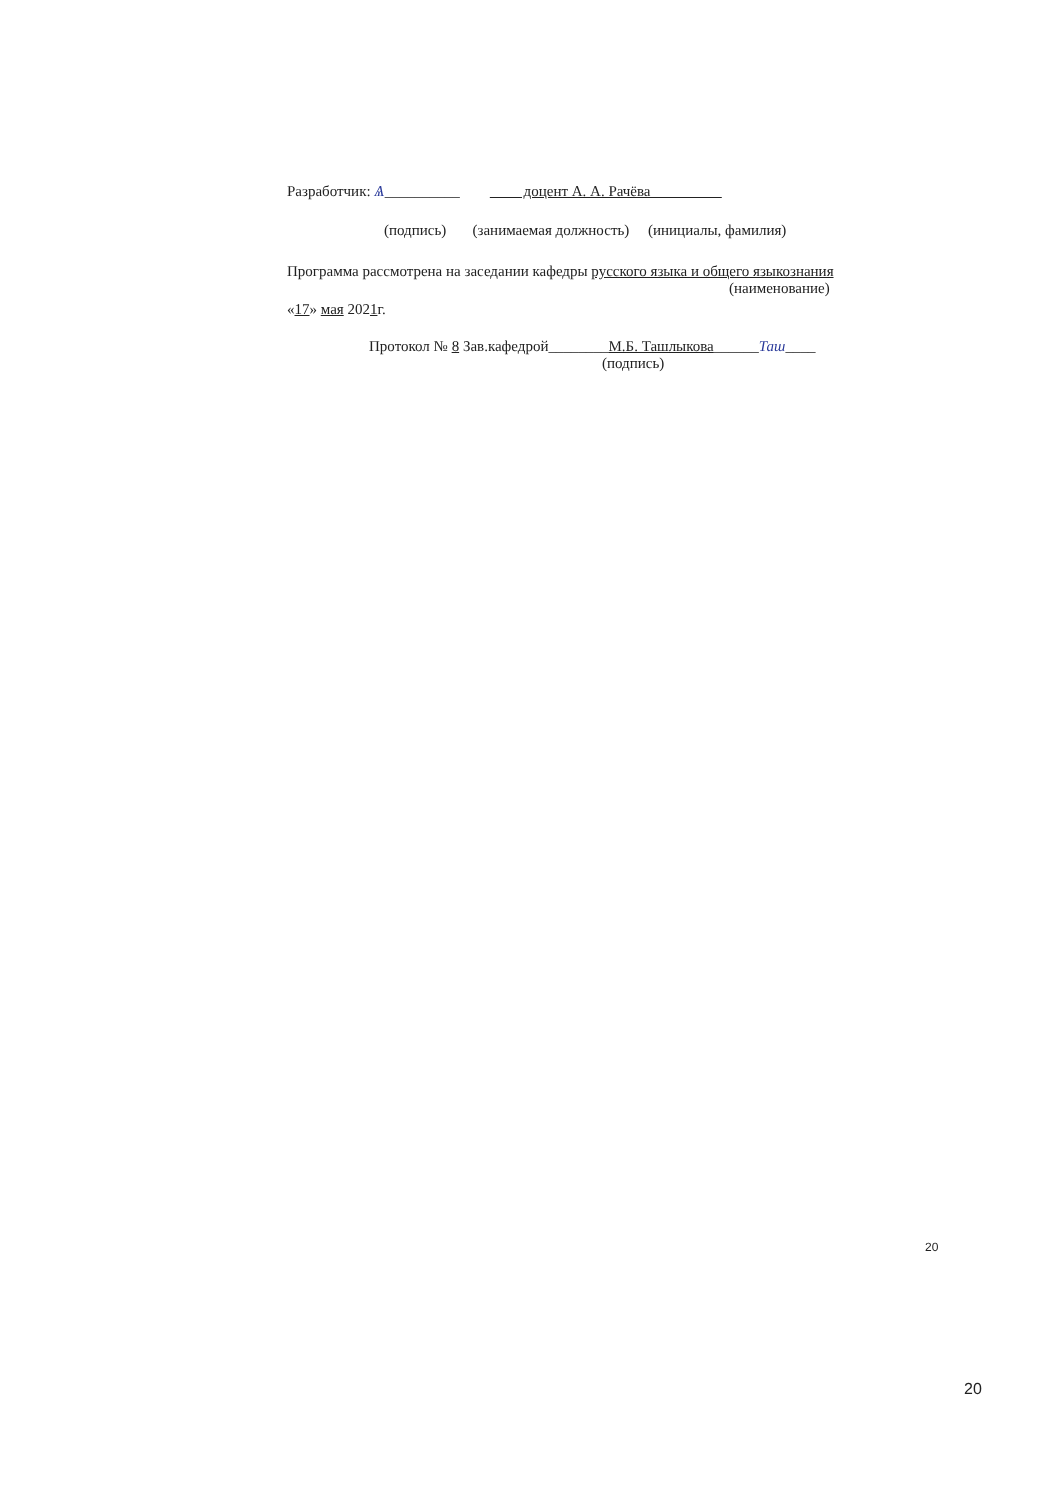Разработчик: Ѧ__________ доцент А. А. Рачёва
(подпись) (занимаемая должность) (инициалы, фамилия)
Программа рассмотрена на заседании кафедры русского языка и общего языкознания
(наименование)
«17» мая 2021г.
Протокол № 8 Зав.кафедрой________М.Б. Ташлыкова______Таш____
(подпись)
20
20